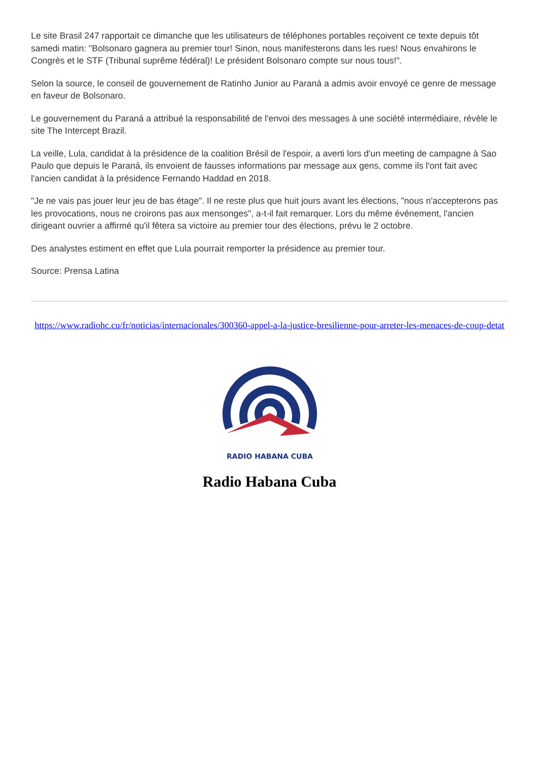Le site Brasil 247 rapportait ce dimanche que les utilisateurs de téléphones portables reçoivent ce texte depuis tôt samedi matin: "Bolsonaro gagnera au premier tour! Sinon, nous manifesterons dans les rues! Nous envahirons le Congrès et le STF (Tribunal suprême fédéral)! Le président Bolsonaro compte sur nous tous!".
Selon la source, le conseil de gouvernement de Ratinho Junior au Paraná a admis avoir envoyé ce genre de message en faveur de Bolsonaro.
Le gouvernement du Paraná a attribué la responsabilité de l'envoi des messages à une société intermédiaire, révèle le site The Intercept Brazil.
La veille, Lula, candidat à la présidence de la coalition Brésil de l'espoir, a averti lors d'un meeting de campagne à Sao Paulo que depuis le Paraná, ils envoient de fausses informations par message aux gens, comme ils l'ont fait avec l'ancien candidat à la présidence Fernando Haddad en 2018.
"Je ne vais pas jouer leur jeu de bas étage". Il ne reste plus que huit jours avant les élections, "nous n'accepterons pas les provocations, nous ne croirons pas aux mensonges", a-t-il fait remarquer. Lors du même événement, l'ancien dirigeant ouvrier a affirmé qu'il fêtera sa victoire au premier tour des élections, prévu le 2 octobre.
Des analystes estiment en effet que Lula pourrait remporter la présidence au premier tour.
Source: Prensa Latina
https://www.radiohc.cu/fr/noticias/internacionales/300360-appel-a-la-justice-bresilienne-pour-arreter-les-menaces-de-coup-detat
RADIO HABANA CUBA
Radio Habana Cuba